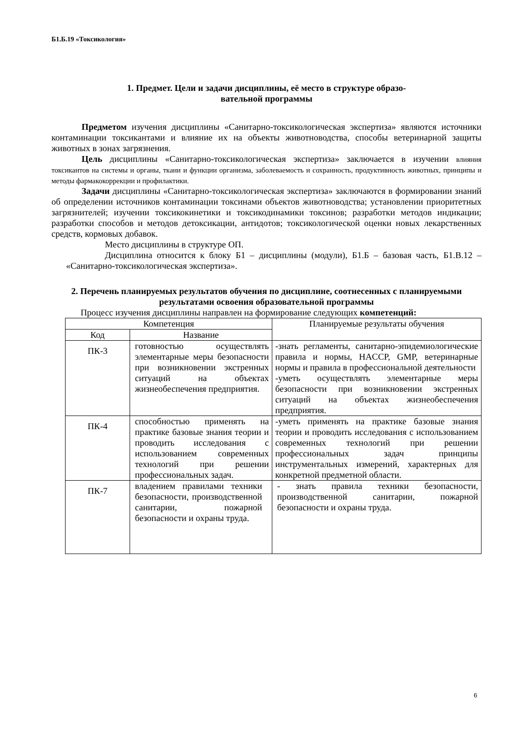Б1.Б.19 «Токсикология»
1. Предмет. Цели и задачи дисциплины, её место в структуре образо-
вательной программы
Предметом изучения дисциплины «Санитарно-токсикологическая экспертиза» являются источники контаминации токсикантами и влияние их на объекты животноводства, способы ветеринарной защиты животных в зонах загрязнения.
Цель дисциплины «Санитарно-токсикологическая экспертиза» заключается в изучении влияния токсикантов на системы и органы, ткани и функции организма, заболеваемость и сохранность, продуктивность животных, принципы и методы фармакокоррекции и профилактики.
Задачи дисциплины «Санитарно-токсикологическая экспертиза» заключаются в формировании знаний об определении источников контаминации токсинами объектов животноводства; установлении приоритетных загрязнителей; изучении токсикокинетики и токсикодинамики токсинов; разработки методов индикации; разработки способов и методов детоксикации, антидотов; токсикологической оценки новых лекарственных средств, кормовых добавок.
Место дисциплины в структуре ОП.
Дисциплина относится к блоку Б1 – дисциплины (модули), Б1.Б – базовая часть, Б1.В.12 – «Санитарно-токсикологическая экспертиза».
2. Перечень планируемых результатов обучения по дисциплине, соотнесенных с планируемыми результатами освоения образовательной программы
Процесс изучения дисциплины направлен на формирование следующих компетенций:
| Компетенция | | Планируемые результаты обучения |
| Код | Название | |
| ПК-3 | готовностью осуществлять элементарные меры безопасности при возникновении экстренных ситуаций на объектах жизнеобеспечения предприятия. | -знать регламенты, санитарно-эпидемиологические правила и нормы, HACCP, GMP, ветеринарные нормы и правила в профессиональной деятельности -уметь осуществлять элементарные меры безопасности при возникновении экстренных ситуаций на объектах жизнеобеспечения предприятия. |
| ПК-4 | способностью применять на практике базовые знания теории и проводить исследования с использованием современных технологий при решении профессиональных задач. | -уметь применять на практике базовые знания теории и проводить исследования с использованием современных технологий при решении профессиональных задач принципы инструментальных измерений, характерных для конкретной предметной области. |
| ПК-7 | владением правилами техники безопасности, производственной санитарии, пожарной безопасности и охраны труда. | - знать правила техники безопасности, производственной санитарии, пожарной безопасности и охраны труда. |
6